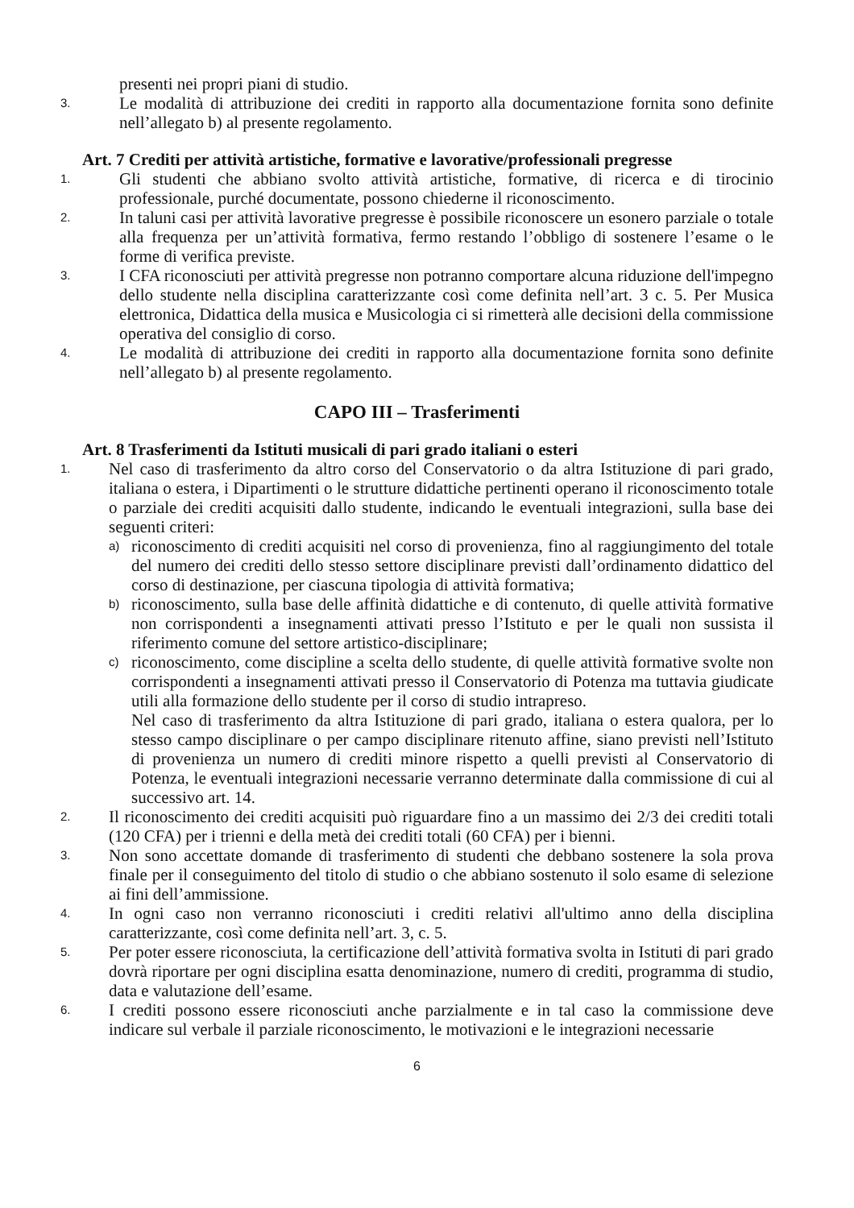presenti nei propri piani di studio.
3. Le modalità di attribuzione dei crediti in rapporto alla documentazione fornita sono definite nell’allegato b) al presente regolamento.
Art. 7 Crediti per attività artistiche, formative e lavorative/professionali pregresse
1. Gli studenti che abbiano svolto attività artistiche, formative, di ricerca e di tirocinio professionale, purché documentate, possono chiederne il riconoscimento.
2. In taluni casi per attività lavorative pregresse è possibile riconoscere un esonero parziale o totale alla frequenza per un’attività formativa, fermo restando l’obbligo di sostenere l’esame o le forme di verifica previste.
3. I CFA riconosciuti per attività pregresse non potranno comportare alcuna riduzione dell'impegno dello studente nella disciplina caratterizzante così come definita nell’art. 3 c. 5. Per Musica elettronica, Didattica della musica e Musicologia ci si rimetterà alle decisioni della commissione operativa del consiglio di corso.
4. Le modalità di attribuzione dei crediti in rapporto alla documentazione fornita sono definite nell’allegato b) al presente regolamento.
CAPO III – Trasferimenti
Art. 8 Trasferimenti da Istituti musicali di pari grado italiani o esteri
1. Nel caso di trasferimento da altro corso del Conservatorio o da altra Istituzione di pari grado, italiana o estera, i Dipartimenti o le strutture didattiche pertinenti operano il riconoscimento totale o parziale dei crediti acquisiti dallo studente, indicando le eventuali integrazioni, sulla base dei seguenti criteri:
a) riconoscimento di crediti acquisiti nel corso di provenienza, fino al raggiungimento del totale del numero dei crediti dello stesso settore disciplinare previsti dall’ordinamento didattico del corso di destinazione, per ciascuna tipologia di attività formativa;
b) riconoscimento, sulla base delle affinità didattiche e di contenuto, di quelle attività formative non corrispondenti a insegnamenti attivati presso l’Istituto e per le quali non sussista il riferimento comune del settore artistico-disciplinare;
c) riconoscimento, come discipline a scelta dello studente, di quelle attività formative svolte non corrispondenti a insegnamenti attivati presso il Conservatorio di Potenza ma tuttavia giudicate utili alla formazione dello studente per il corso di studio intrapreso.
Nel caso di trasferimento da altra Istituzione di pari grado, italiana o estera qualora, per lo stesso campo disciplinare o per campo disciplinare ritenuto affine, siano previsti nell’Istituto di provenienza un numero di crediti minore rispetto a quelli previsti al Conservatorio di Potenza, le eventuali integrazioni necessarie verranno determinate dalla commissione di cui al successivo art. 14.
2. Il riconoscimento dei crediti acquisiti può riguardare fino a un massimo dei 2/3 dei crediti totali (120 CFA) per i trienni e della metà dei crediti totali (60 CFA) per i bienni.
3. Non sono accettate domande di trasferimento di studenti che debbano sostenere la sola prova finale per il conseguimento del titolo di studio o che abbiano sostenuto il solo esame di selezione ai fini dell’ammissione.
4. In ogni caso non verranno riconosciuti i crediti relativi all'ultimo anno della disciplina caratterizzante, così come definita nell’art. 3, c. 5.
5. Per poter essere riconosciuta, la certificazione dell’attività formativa svolta in Istituti di pari grado dovrà riportare per ogni disciplina esatta denominazione, numero di crediti, programma di studio, data e valutazione dell’esame.
6. I crediti possono essere riconosciuti anche parzialmente e in tal caso la commissione deve indicare sul verbale il parziale riconoscimento, le motivazioni e le integrazioni necessarie
6